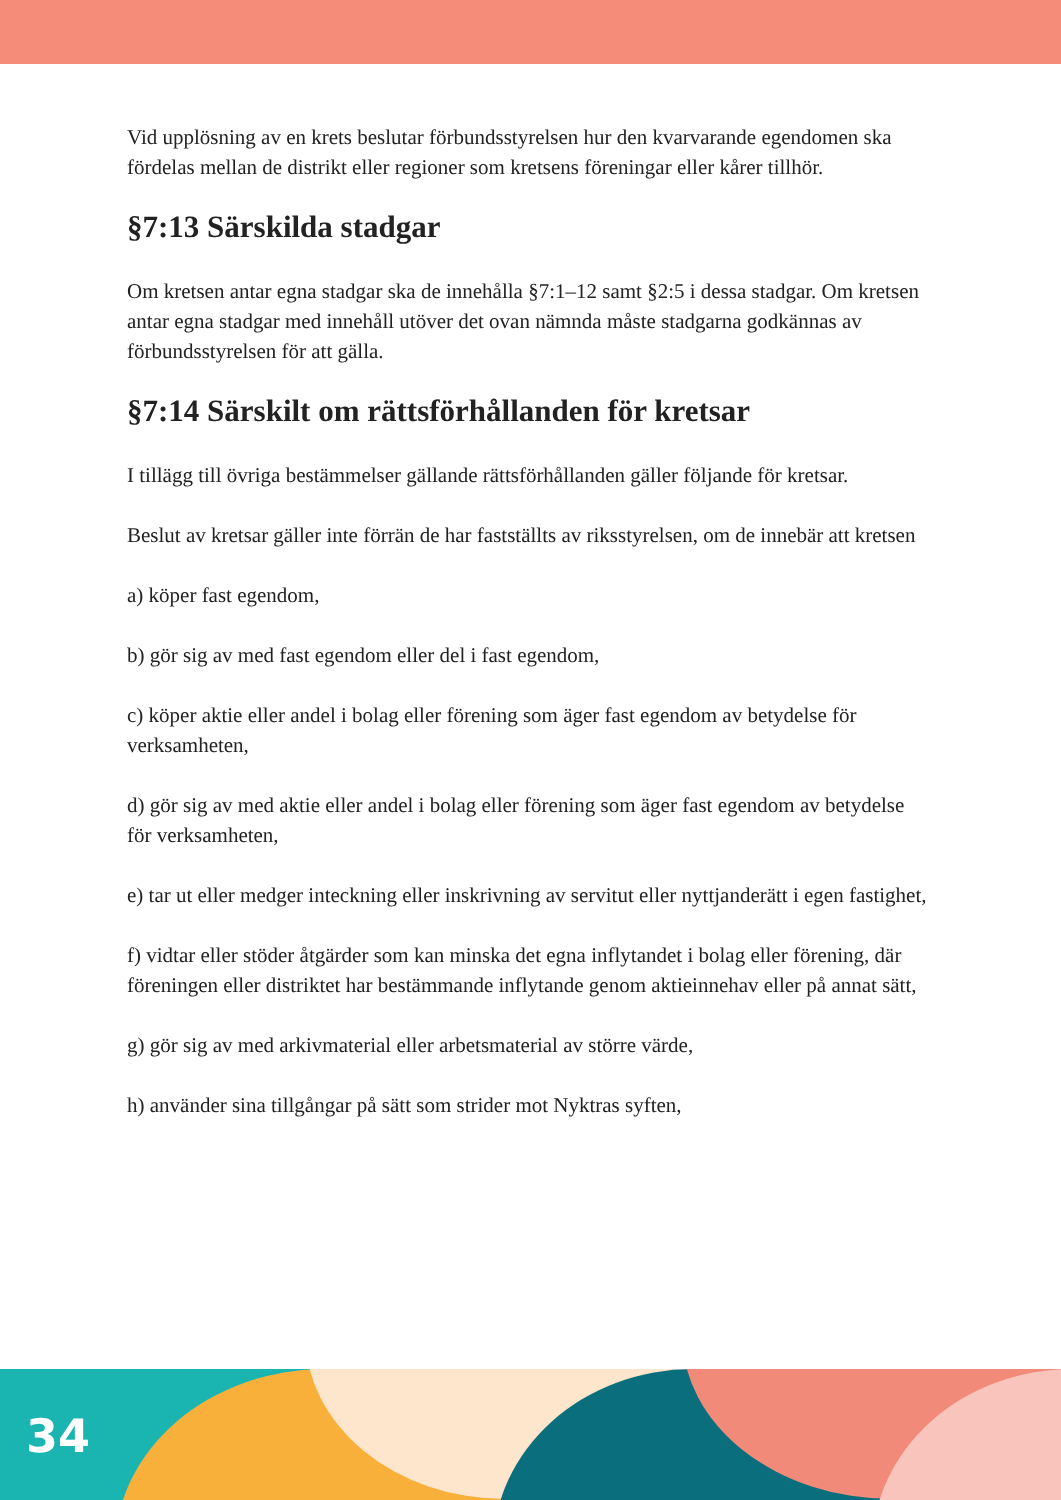Vid upplösning av en krets beslutar förbundsstyrelsen hur den kvarvarande egen­domen ska fördelas mellan de distrikt eller regioner som kretsens föreningar eller kårer tillhör.
§7:13 Särskilda stadgar
Om kretsen antar egna stadgar ska de innehålla §7:1–12 samt §2:5 i dessa stadgar. Om kretsen antar egna stadgar med innehåll utöver det ovan nämnda måste stad­garna godkännas av förbundsstyrelsen för att gälla.
§7:14 Särskilt om rättsförhållanden för kretsar
I tillägg till övriga bestämmelser gällande rättsförhållanden gäller följande för kret­sar.
Beslut av kretsar gäller inte förrän de har fastställts av riksstyrelsen, om de innebär att kretsen
a) köper fast egendom,
b) gör sig av med fast egendom eller del i fast egendom,
c) köper aktie eller andel i bolag eller förening som äger fast egendom av betydelse för verksamheten,
d) gör sig av med aktie eller andel i bolag eller förening som äger fast egendom av betydelse för verksamheten,
e) tar ut eller medger inteckning eller inskrivning av servitut eller nyttjanderätt i egen fastighet,
f) vidtar eller stöder åtgärder som kan minska det egna inflytandet i bolag eller förening, där föreningen eller distriktet har bestämmande inflytande genom aktie­innehav eller på annat sätt,
g) gör sig av med arkivmaterial eller arbetsmaterial av större värde,
h) använder sina tillgångar på sätt som strider mot Nyktras syften,
34